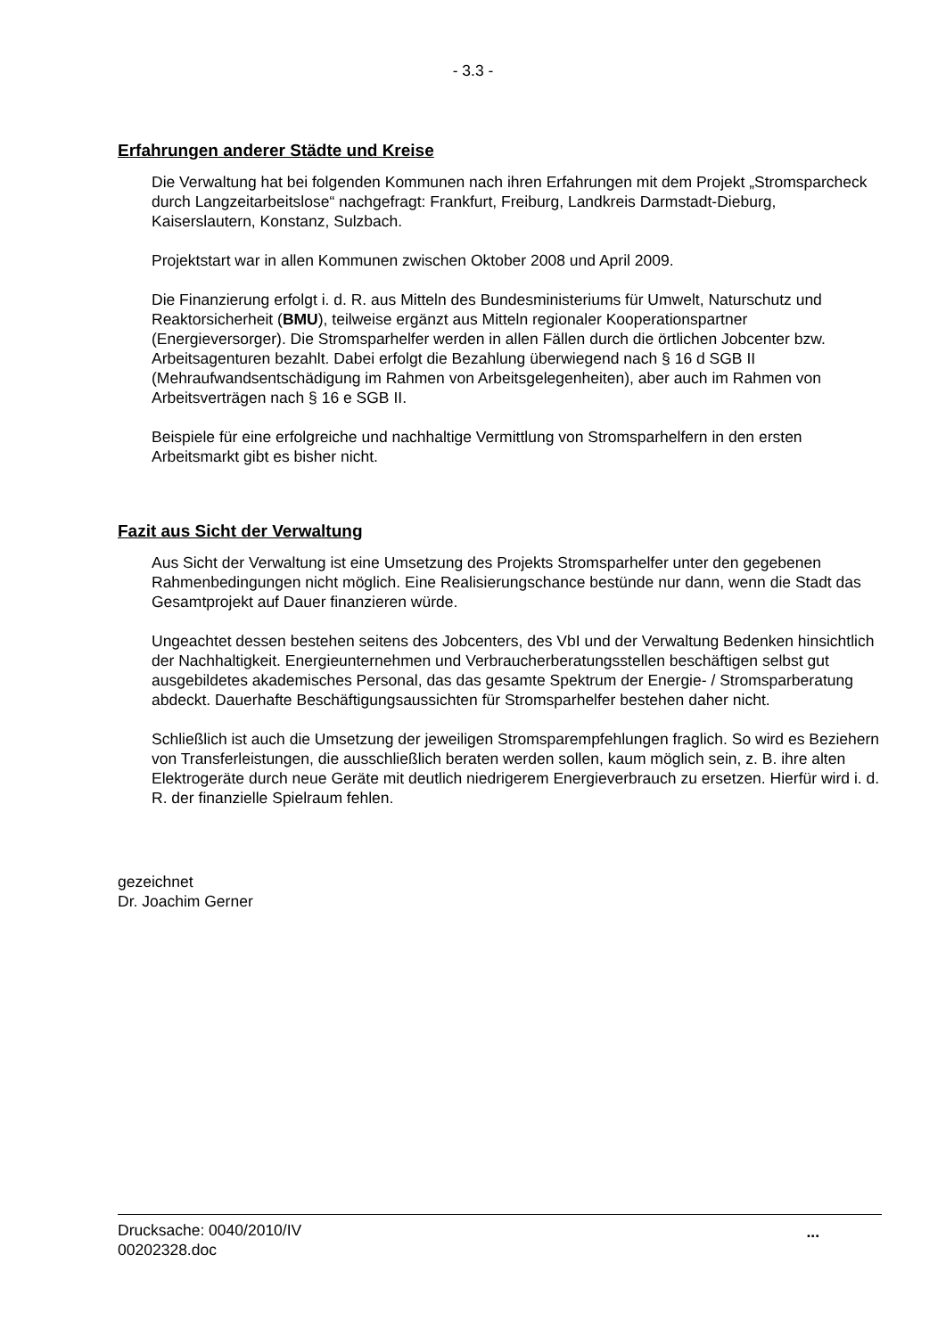- 3.3 -
Erfahrungen anderer Städte und Kreise
Die Verwaltung hat bei folgenden Kommunen nach ihren Erfahrungen mit dem Projekt „Stromsparcheck durch Langzeitarbeitslose“ nachgefragt: Frankfurt, Freiburg, Landkreis Darmstadt-Dieburg, Kaiserslautern, Konstanz, Sulzbach.
Projektstart war in allen Kommunen zwischen Oktober 2008 und April 2009.
Die Finanzierung erfolgt i. d. R. aus Mitteln des Bundesministeriums für Umwelt, Naturschutz und Reaktorsicherheit (BMU), teilweise ergänzt aus Mitteln regionaler Kooperationspartner (Energieversorger). Die Stromsparhelfer werden in allen Fällen durch die örtlichen Jobcenter bzw. Arbeitsagenturen bezahlt. Dabei erfolgt die Bezahlung überwiegend nach § 16 d SGB II (Mehraufwandsentschädigung im Rahmen von Arbeitsgelegenheiten), aber auch im Rahmen von Arbeitsverträgen nach § 16 e SGB II.
Beispiele für eine erfolgreiche und nachhaltige Vermittlung von Stromsparhelfern in den ersten Arbeitsmarkt gibt es bisher nicht.
Fazit aus Sicht der Verwaltung
Aus Sicht der Verwaltung ist eine Umsetzung des Projekts Stromsparhelfer unter den gegebenen Rahmenbedingungen nicht möglich. Eine Realisierungschance bestünde nur dann, wenn die Stadt das Gesamtprojekt auf Dauer finanzieren würde.
Ungeachtet dessen bestehen seitens des Jobcenters, des VbI und der Verwaltung Bedenken hinsichtlich der Nachhaltigkeit. Energieunternehmen und Verbraucherberatungsstellen beschäftigen selbst gut ausgebildetes akademisches Personal, das das gesamte Spektrum der Energie- / Stromsparberatung abdeckt. Dauerhafte Beschäftigungsaussichten für Stromsparhelfer bestehen daher nicht.
Schließlich ist auch die Umsetzung der jeweiligen Stromsparempfehlungen fraglich. So wird es Beziehern von Transferleistungen, die ausschließlich beraten werden sollen, kaum möglich sein, z. B. ihre alten Elektrogeräte durch neue Geräte mit deutlich niedrigerem Energieverbrauch zu ersetzen. Hierfür wird i. d. R. der finanzielle Spielraum fehlen.
gezeichnet
Dr. Joachim Gerner
Drucksache: 0040/2010/IV
00202328.doc...